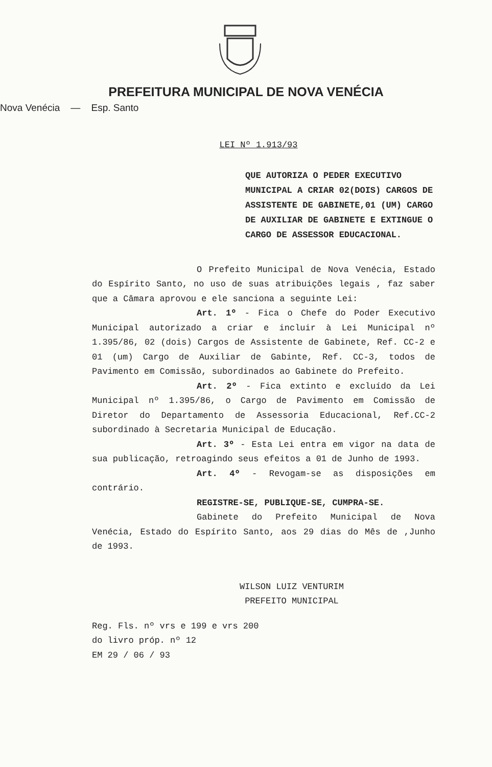PREFEITURA MUNICIPAL DE NOVA VENÉCIA
Nova Venécia — Esp. Santo
LEI Nº 1.913/93
QUE AUTORIZA O PEDER EXECUTIVO MUNICIPAL A CRIAR 02(DOIS) CARGOS DE ASSISTENTE DE GABINETE,01 (UM) CARGO DE AUXILIAR DE GABINETE E EXTINGUE O CARGO DE ASSESSOR EDUCACIONAL.
O Prefeito Municipal de Nova Venécia, Estado do Espírito Santo, no uso de suas atribuições legais , faz saber que a Câmara aprovou e ele sanciona a seguinte Lei:
Art. 1º - Fica o Chefe do Poder Executivo Municipal autorizado a criar e incluir à Lei Municipal nº 1.395/86, 02 (dois) Cargos de Assistente de Gabinete, Ref. CC-2 e 01 (um) Cargo de Auxiliar de Gabinte, Ref. CC-3, todos de Pavimento em Comissão, subordinados ao Gabinete do Prefeito.
Art. 2º - Fica extinto e excluído da Lei Municipal nº 1.395/86, o Cargo de Pavimento em Comissão de Diretor do Departamento de Assessoria Educacional, Ref.CC-2 subordinado à Secretaria Municipal de Educação.
Art. 3º - Esta Lei entra em vigor na data de sua publicação, retroagindo seus efeitos a 01 de Junho de 1993.
Art. 4º - Revogam-se as disposições em contrário.
REGISTRE-SE, PUBLIQUE-SE, CUMPRA-SE.
Gabinete do Prefeito Municipal de Nova Venécia, Estado do Espírito Santo, aos 29 dias do Mês de ,Junho de 1993.
WILSON LUIZ VENTURIM
PREFEITO MUNICIPAL
Reg. Fls. nº vrs e 199 e vrs 200
do livro próp. nº 12
EM 29 / 06 / 93